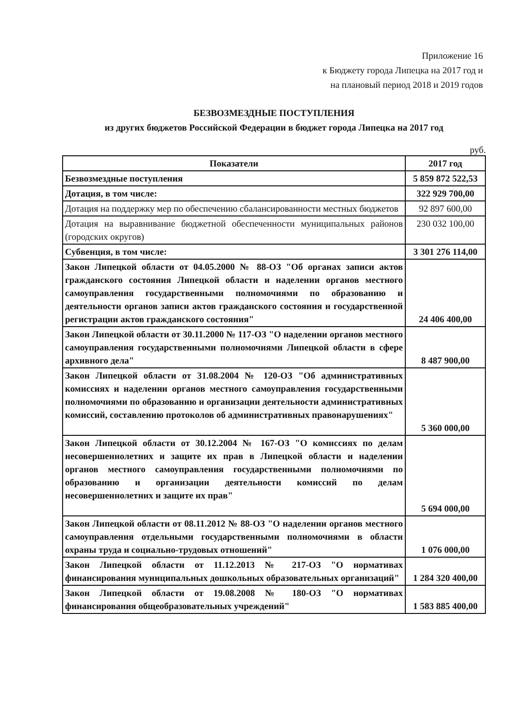Приложение 16
к Бюджету города Липецка на 2017 год и
на плановый период 2018 и 2019 годов
БЕЗВОЗМЕЗДНЫЕ ПОСТУПЛЕНИЯ
из других бюджетов Российской Федерации в бюджет города Липецка на 2017 год
руб.
| Показатели | 2017 год |
| --- | --- |
| Безвозмездные поступления | 5 859 872 522,53 |
| Дотация, в том числе: | 322 929 700,00 |
| Дотация на поддержку мер по обеспечению сбалансированности местных бюджетов | 92 897 600,00 |
| Дотация на выравнивание бюджетной обеспеченности муниципальных районов (городских округов) | 230 032 100,00 |
| Субвенция, в том числе: | 3 301 276 114,00 |
| Закон Липецкой области от 04.05.2000 № 88-ОЗ "Об органах записи актов гражданского состояния Липецкой области и наделении органов местного самоуправления государственными полномочиями по образованию и деятельности органов записи актов гражданского состояния и государственной регистрации актов гражданского состояния" | 24 406 400,00 |
| Закон Липецкой области от 30.11.2000 № 117-ОЗ "О наделении органов местного самоуправления государственными полномочиями Липецкой области в сфере архивного дела" | 8 487 900,00 |
| Закон Липецкой области от 31.08.2004 № 120-ОЗ "Об административных комиссиях и наделении органов местного самоуправления государственными полномочиями по образованию и организации деятельности административных комиссий, составлению протоколов об административных правонарушениях" | 5 360 000,00 |
| Закон Липецкой области от 30.12.2004 № 167-ОЗ "О комиссиях по делам несовершеннолетних и защите их прав в Липецкой области и наделении органов местного самоуправления государственными полномочиями по образованию и организации деятельности комиссий по делам несовершеннолетних и защите их прав" | 5 694 000,00 |
| Закон Липецкой области от 08.11.2012 № 88-ОЗ "О наделении органов местного самоуправления отдельными государственными полномочиями в области охраны труда и социально-трудовых отношений" | 1 076 000,00 |
| Закон Липецкой области от 11.12.2013 № 217-ОЗ "О нормативах финансирования муниципальных дошкольных образовательных организаций" | 1 284 320 400,00 |
| Закон Липецкой области от 19.08.2008 № 180-ОЗ "О нормативах финансирования общеобразовательных учреждений" | 1 583 885 400,00 |